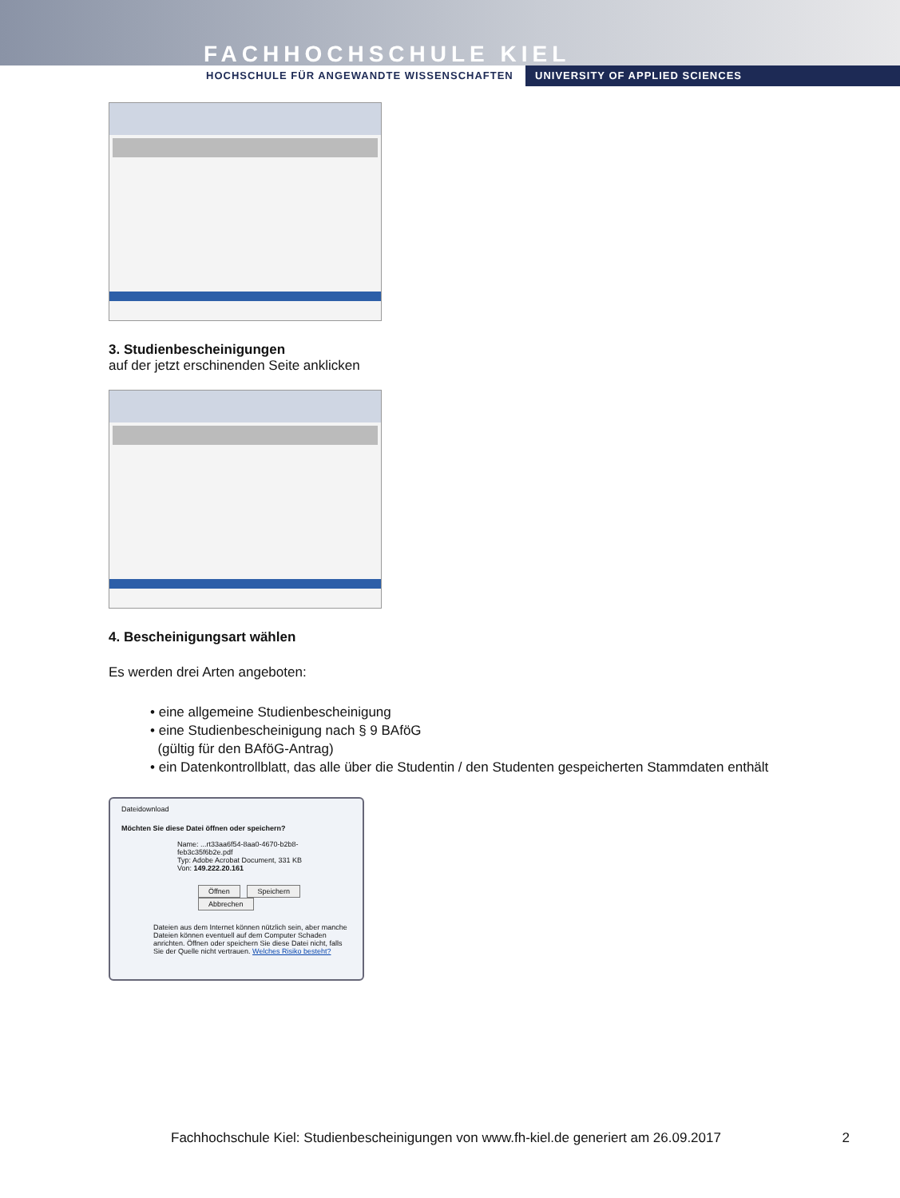FACHHOCHSCHULE KIEL
HOCHSCHULE FÜR ANGEWANDTE WISSENSCHAFTEN UNIVERSITY OF APPLIED SCIENCES
3. Studienbescheinigungen
auf der jetzt erschinenden Seite anklicken
4. Bescheinigungsart wählen
Es werden drei Arten angeboten:
• eine allgemeine Studienbescheinigung
• eine Studienbescheinigung nach § 9 BAföG
(gültig für den BAföG-Antrag)
• ein Datenkontrollblatt, das alle über die Studentin / den Studenten gespeicherten Stammdaten enthält
Dateidownload
Möchten Sie diese Datei öffnen oder speichern?
Name: ...rt33aa6f54-8aa0-4670-b2b8-feb3c35f6b2e.pdf
Typ: Adobe Acrobat Document, 331 KB
Von: 149.222.20.161
Öffnen Speichern Abbrechen
Dateien aus dem Internet können nützlich sein, aber manche Dateien können eventuell auf dem Computer Schaden anrichten. Öffnen oder speichern Sie diese Datei nicht, falls Sie der Quelle nicht vertrauen. Welches Risiko besteht?
Fachhochschule Kiel: Studienbescheinigungen von www.fh-kiel.de generiert am 26.09.2017 2